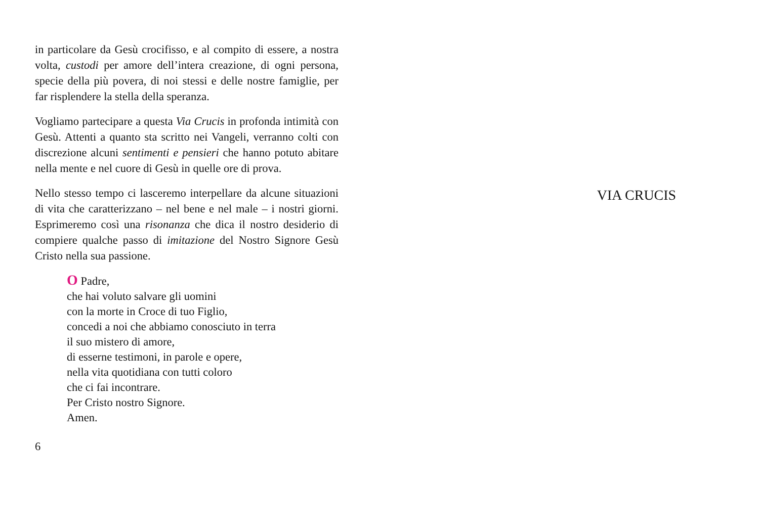in particolare da Gesù crocifisso, e al compito di essere, a nostra volta, custodi per amore dell’intera creazione, di ogni persona, specie della più povera, di noi stessi e delle nostre famiglie, per far risplendere la stella della speranza.
Vogliamo partecipare a questa Via Crucis in profonda intimità con Gesù. Attenti a quanto sta scritto nei Vangeli, verranno colti con discrezione alcuni sentimenti e pensieri che hanno potuto abitare nella mente e nel cuore di Gesù in quelle ore di prova.
Nello stesso tempo ci lasceremo interpellare da alcune situazioni di vita che caratterizzano – nel bene e nel male – i nostri giorni. Esprimeremo così una risonanza che dica il nostro desiderio di compiere qualche passo di imitazione del Nostro Signore Gesù Cristo nella sua passione.
O Padre,
che hai voluto salvare gli uomini
con la morte in Croce di tuo Figlio,
concedi a noi che abbiamo conosciuto in terra
il suo mistero di amore,
di esserne testimoni, in parole e opere,
nella vita quotidiana con tutti coloro
che ci fai incontrare.
Per Cristo nostro Signore.
Amen.
6
VIA CRUCIS